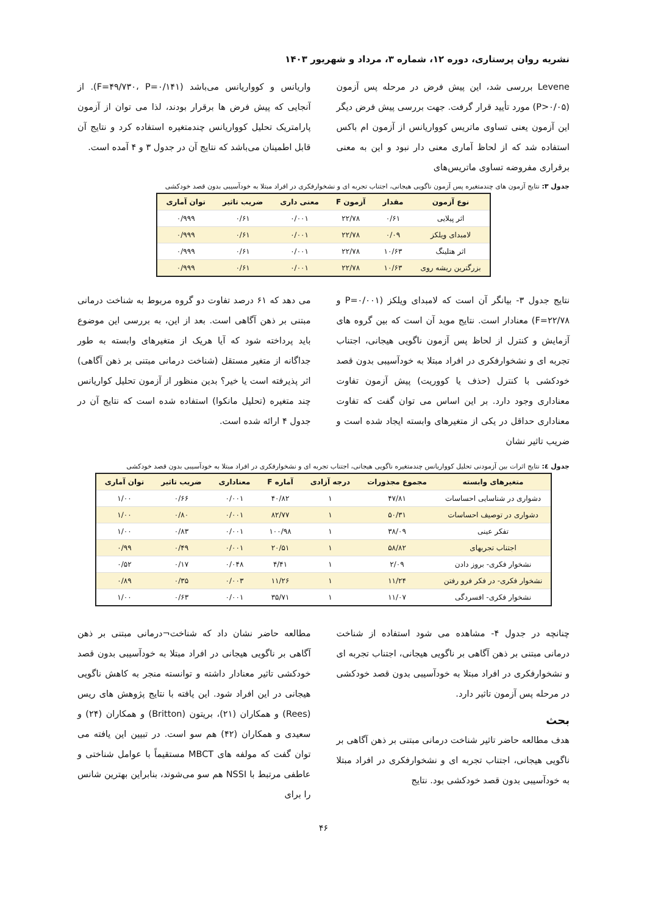نشریه روان پرستاری، دوره ۱۲، شماره ۳، مرداد و شهریور ۱۴۰۳
Levene بررسی شد، این پیش فرض در مرحله پس آزمون (P>۰/۰۵) مورد تأیید قرار گرفت. جهت بررسی پیش فرض دیگر این آزمون یعنی تساوی ماتریس کوواریانس از آزمون ام باکس استفاده شد که از لحاظ آماری معنی دار نبود و این به معنی برقراری مفروضه تساوی ماتریس‌های
واریانس و کوواریانس می‌باشد (F=۴۹/۷۳۰، P=۰/۱۴۱). از آنجایی که پیش فرض ها برقرار بودند، لذا می توان از آزمون پارامتریک تحلیل کوواریانس چندمتغیره استفاده کرد و نتایج آن قابل اطمینان می‌باشد که نتایج آن در جدول ۳ و ۴ آمده است.
جدول ۳: نتایج آزمون های چندمتغیره پس آزمون ناگویی هیجانی، اجتناب تجربه ای و نشخوارفکری در افراد مبتلا به خودآسیبی بدون قصد خودکشی
| نوع آزمون | مقدار | آزمون F | معنی داری | ضریب تاثیر | توان آماری |
| --- | --- | --- | --- | --- | --- |
| اثر پیلایی | ۰/۶۱ | ۲۲/۷۸ | ۰/۰۰۱ | ۰/۶۱ | ۰/۹۹۹ |
| لامبدای ویلکز | ۰/۰۹ | ۲۲/۷۸ | ۰/۰۰۱ | ۰/۶۱ | ۰/۹۹۹ |
| اثر هتلینگ | ۱۰/۶۳ | ۲۲/۷۸ | ۰/۰۰۱ | ۰/۶۱ | ۰/۹۹۹ |
| بزرگترین ریشه روی | ۱۰/۶۳ | ۲۲/۷۸ | ۰/۰۰۱ | ۰/۶۱ | ۰/۹۹۹ |
نتایج جدول ۳- بیانگر آن است که لامبدای ویلکز (P=۰/۰۰۱ و F=۲۲/۷۸) معنادار است. نتایج موید آن است که بین گروه های آزمایش و کنترل از لحاظ پس آزمون ناگویی هیجانی، اجتناب تجربه ای و نشخوارفکری در افراد مبتلا به خودآسیبی بدون قصد خودکشی با کنترل (حذف یا کووریت) پیش آزمون تفاوت معناداری وجود دارد. بر این اساس می توان گفت که تفاوت معناداری حداقل در یکی از متغیرهای وابسته ایجاد شده است و ضریب تاثیر نشان
می دهد که ۶۱ درصد تفاوت دو گروه مربوط به شناخت درمانی مبتنی بر ذهن آگاهی است. بعد از این، به بررسی این موضوع باید پرداخته شود که آیا هریک از متغیرهای وابسته به طور جداگانه از متغیر مستقل (شناخت درمانی مبتنی بر ذهن آگاهی) اثر پذیرفته است یا خیر؟ بدین منظور از آزمون تحلیل کواریانس چند متغیره (تحلیل مانکوا) استفاده شده است که نتایج آن در جدول ۴ ارائه شده است.
جدول ٤: نتایج اثرات بین آزمودنی تحلیل کوواریانس چندمتغیره ناگویی هیجانی، اجتناب تجربه ای و نشخوارفکری در افراد مبتلا به خودآسیبی بدون قصد خودکشی
| متغیرهای وابسته | مجموع مجذورات | درجه آزادی | آماره F | معناداری | ضریب تاثیر | توان آماری |
| --- | --- | --- | --- | --- | --- | --- |
| دشواری در شناسایی احساسات | ۴۷/۸۱ | ۱ | ۴۰/۸۲ | ۰/۰۰۱ | ۰/۶۶ | ۱/۰۰ |
| دشواری در توصیف احساسات | ۵۰/۳۱ | ۱ | ۸۲/۷۷ | ۰/۰۰۱ | ۰/۸۰ | ۱/۰۰ |
| تفکر عینی | ۳۸/۰۹ | ۱ | ۱۰۰/۹۸ | ۰/۰۰۱ | ۰/۸۳ | ۱/۰۰ |
| اجتناب تجربهای | ۵۸/۸۲ | ۱ | ۲۰/۵۱ | ۰/۰۰۱ | ۰/۴۹ | ۰/۹۹ |
| نشخوار فکری- بروز دادن | ۲/۰۹ | ۱ | ۴/۴۱ | ۰/۰۴۸ | ۰/۱۷ | ۰/۵۲ |
| نشخوار فکری- در فکر فرو رفتن | ۱۱/۲۴ | ۱ | ۱۱/۲۶ | ۰/۰۰۳ | ۰/۳۵ | ۰/۸۹ |
| نشخوار فکری- افسردگی | ۱۱/۰۷ | ۱ | ۳۵/۷۱ | ۰/۰۰۱ | ۰/۶۳ | ۱/۰۰ |
چنانچه در جدول ۴- مشاهده می شود استفاده از شناخت درمانی مبتنی بر ذهن آگاهی بر ناگویی هیجانی، اجتناب تجربه ای و نشخوارفکری در افراد مبتلا به خودآسیبی بدون قصد خودکشی در مرحله پس آزمون تاثیر دارد.
بحث
هدف مطالعه حاضر تاثیر شناخت درمانی مبتنی بر ذهن آگاهی بر ناگویی هیجانی، اجتناب تجربه ای و نشخوارفکری در افراد مبتلا به خودآسیبی بدون قصد خودکشی بود. نتایج
مطالعه حاضر نشان داد که شناخت¬درمانی مبتنی بر ذهن آگاهی بر ناگویی هیجانی در افراد مبتلا به خودآسیبی بدون قصد خودکشی تاثیر معنادار داشته و توانسته منجر به کاهش ناگویی هیجانی در این افراد شود. این یافته با نتایج پژوهش های ریس (Rees) و همکاران (۲۱)، بریتون (Britton) و همکاران (۲۴) و سعیدی و همکاران (۴۲) هم سو است. در تبیین این یافته می توان گفت که مولفه های MBCT مستقیماً با عوامل شناختی و عاطفی مرتبط با NSSI هم سو می‌شوند، بنابراین بهترین شانس را برای
۴۶